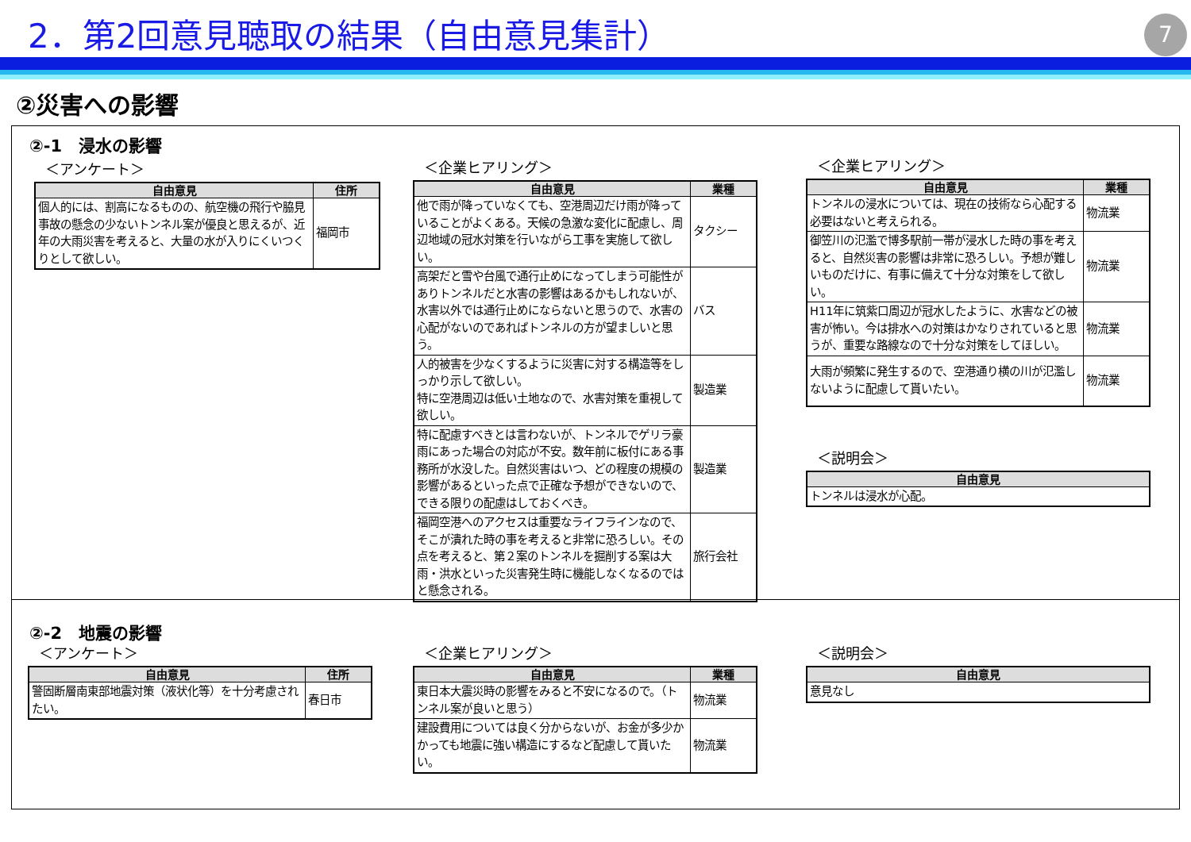2．第2回意見聴取の結果（自由意見集計）
7
②災害への影響
②-1　浸水の影響
＜アンケート＞
| 自由意見 | 住所 |
| --- | --- |
| 個人的には、割高になるものの、航空機の飛行や脇見事故の懸念の少ないトンネル案が優良と思えるが、近年の大雨災害を考えると、大量の水が入りにくいつくりとして欲しい。 | 福岡市 |
＜企業ヒアリング＞
| 自由意見 | 業種 |
| --- | --- |
| 他で雨が降っていなくても、空港周辺だけ雨が降っていることがよくある。天候の急激な変化に配慮し、周辺地域の冠水対策を行いながら工事を実施して欲しい。 | タクシー |
| 高架だと雪や台風で通行止めになってしまう可能性がありトンネルだと水害の影響はあるかもしれないが、水害以外では通行止めにならないと思うので、水害の心配がないのであればトンネルの方が望ましいと思う。 | バス |
| 人的被害を少なくするように災害に対する構造等をしっかり示して欲しい。 特に空港周辺は低い土地なので、水害対策を重視して欲しい。 | 製造業 |
| 特に配慮すべきとは言わないが、トンネルでゲリラ豪雨にあった場合の対応が不安。数年前に板付にある事務所が水没した。自然災害はいつ、どの程度の規模の影響があるといった点で正確な予想ができないので、できる限りの配慮はしておくべき。 | 製造業 |
| 福岡空港へのアクセスは重要なライフラインなので、そこが潰れた時の事を考えると非常に恐ろしい。その点を考えると、第２案のトンネルを掘削する案は大雨・洪水といった災害発生時に機能しなくなるのではと懸念される。 | 旅行会社 |
＜企業ヒアリング＞
| 自由意見 | 業種 |
| --- | --- |
| トンネルの浸水については、現在の技術なら心配する必要はないと考えられる。 | 物流業 |
| 御笠川の氾濫で博多駅前一帯が浸水した時の事を考えると、自然災害の影響は非常に恐ろしい。予想が難しいものだけに、有事に備えて十分な対策をして欲しい。 | 物流業 |
| H11年に筑紫口周辺が冠水したように、水害などの被害が怖い。今は排水への対策はかなりされていると思うが、重要な路線なので十分な対策をしてほしい。 | 物流業 |
| 大雨が頻繁に発生するので、空港通り横の川が氾濫しないように配慮して貰いたい。 | 物流業 |
＜説明会＞
| 自由意見 |
| --- |
| トンネルは浸水が心配。 |
②-2　地震の影響
＜アンケート＞
| 自由意見 | 住所 |
| --- | --- |
| 警固断層南東部地震対策（液状化等）を十分考慮されたい。 | 春日市 |
＜企業ヒアリング＞
| 自由意見 | 業種 |
| --- | --- |
| 東日本大震災時の影響をみると不安になるので。（トンネル案が良いと思う） | 物流業 |
| 建設費用については良く分からないが、お金が多少かかっても地震に強い構造にするなど配慮して貰いたい。 | 物流業 |
＜説明会＞
| 自由意見 |
| --- |
| 意見なし |